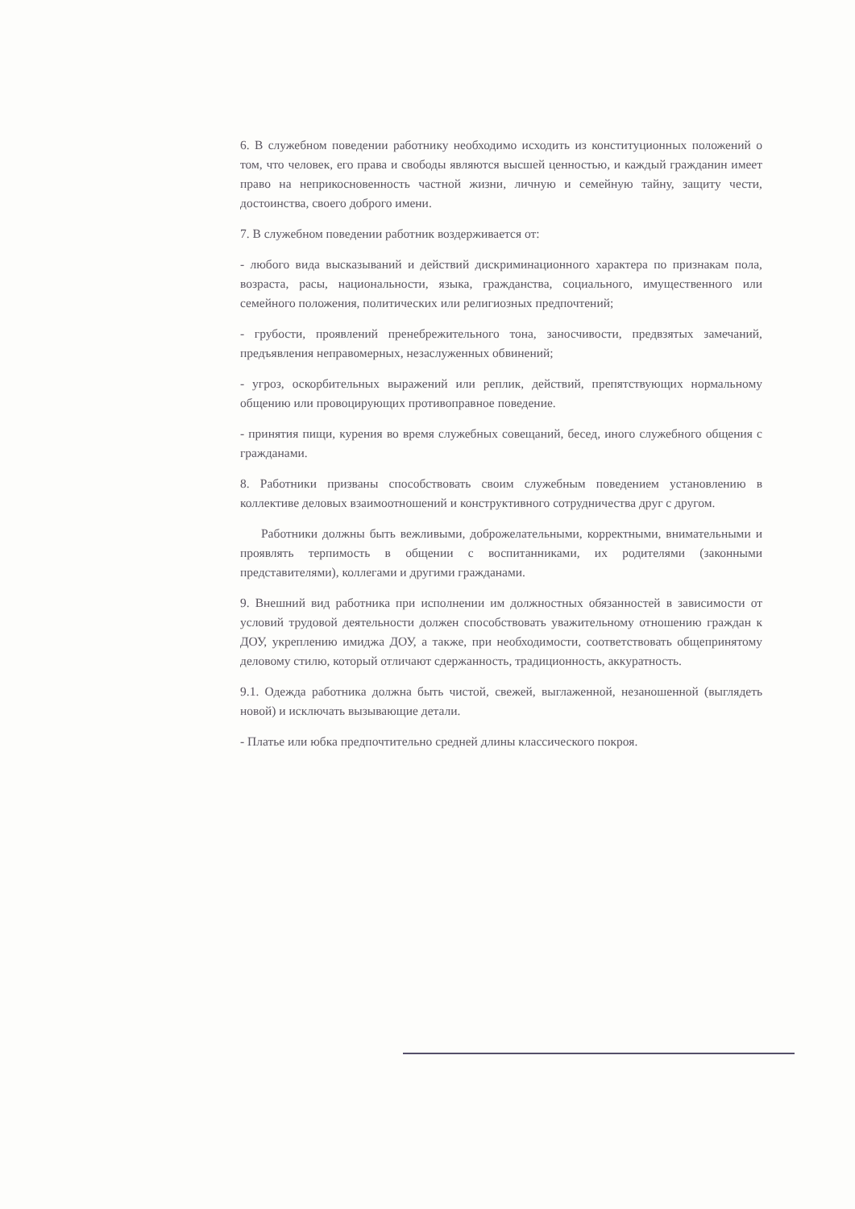6. В служебном поведении работнику необходимо исходить из конституционных положений о том, что человек, его права и свободы являются высшей ценностью, и каждый гражданин имеет право на неприкосновенность частной жизни, личную и семейную тайну, защиту чести, достоинства, своего доброго имени.
7. В служебном поведении работник воздерживается от:
- любого вида высказываний и действий дискриминационного характера по признакам пола, возраста, расы, национальности, языка, гражданства, социального, имущественного или семейного положения, политических или религиозных предпочтений;
- грубости, проявлений пренебрежительного тона, заносчивости, предвзятых замечаний, предъявления неправомерных, незаслуженных обвинений;
- угроз, оскорбительных выражений или реплик, действий, препятствующих нормальному общению или провоцирующих противоправное поведение.
- принятия пищи, курения во время служебных совещаний, бесед, иного служебного общения с гражданами.
8. Работники призваны способствовать своим служебным поведением установлению в коллективе деловых взаимоотношений и конструктивного сотрудничества друг с другом.
Работники должны быть вежливыми, доброжелательными, корректными, внимательными и проявлять терпимость в общении с воспитанниками, их родителями (законными представителями), коллегами и другими гражданами.
9. Внешний вид работника при исполнении им должностных обязанностей в зависимости от условий трудовой деятельности должен способствовать уважительному отношению граждан к ДОУ, укреплению имиджа ДОУ, а также, при необходимости, соответствовать общепринятому деловому стилю, который отличают сдержанность, традиционность, аккуратность.
9.1. Одежда работника должна быть чистой, свежей, выглаженной, незаношенной (выглядеть новой) и исключать вызывающие детали.
- Платье или юбка предпочтительно средней длины классического покроя.